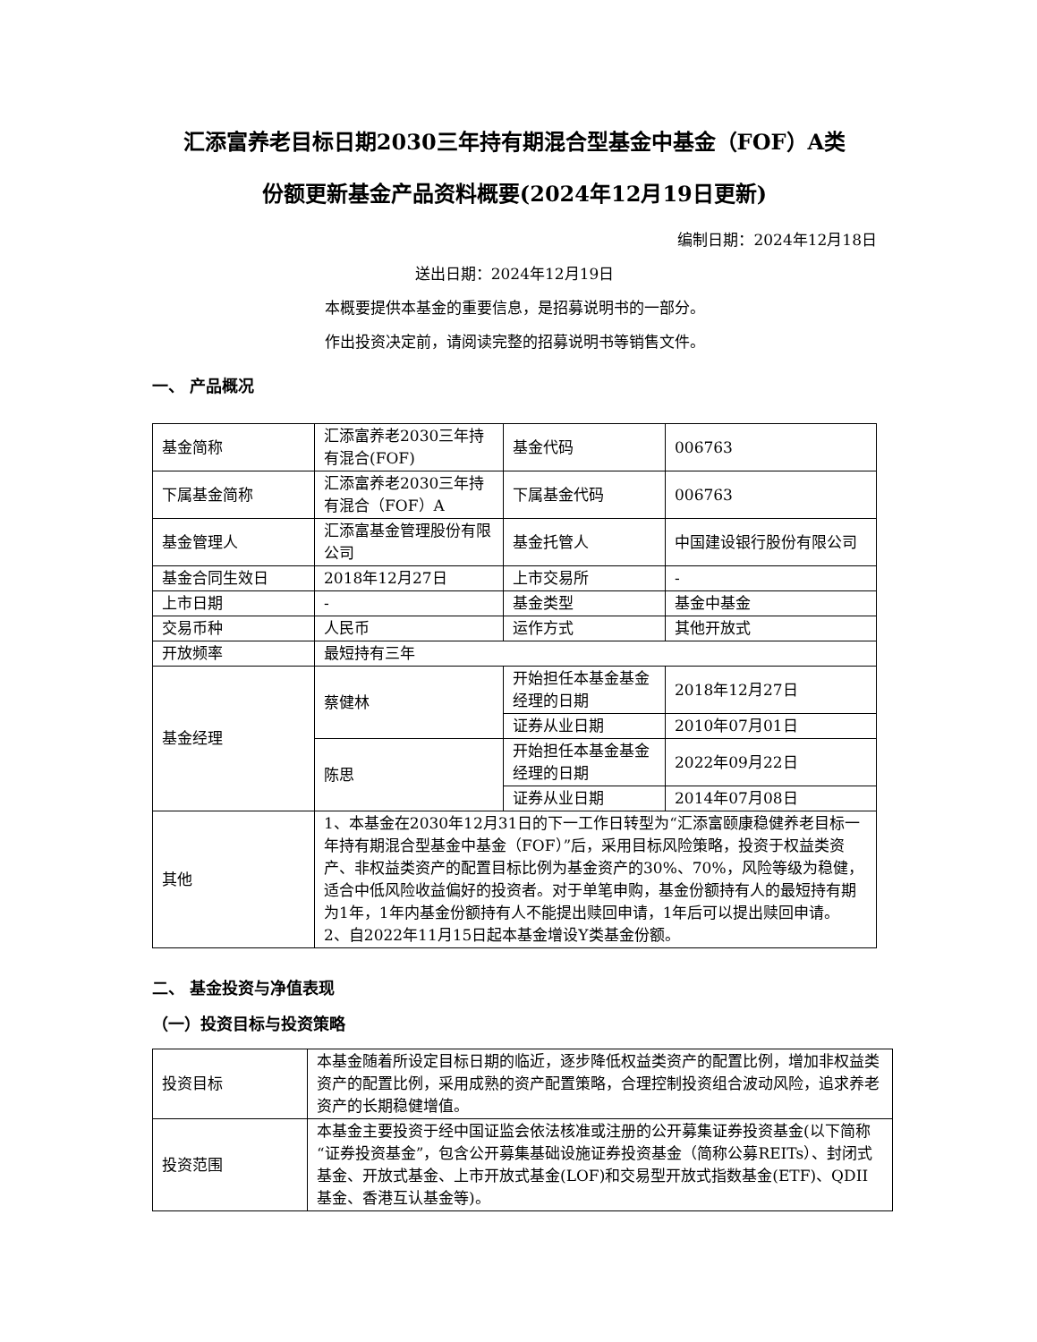汇添富养老目标日期2030三年持有期混合型基金中基金（FOF）A类
份额更新基金产品资料概要(2024年12月19日更新)
编制日期：2024年12月18日
送出日期：2024年12月19日
本概要提供本基金的重要信息，是招募说明书的一部分。
作出投资决定前，请阅读完整的招募说明书等销售文件。
一、 产品概况
| 基金简称 | 汇添富养老2030三年持有混合(FOF) | 基金代码 | 006763 |
| 下属基金简称 | 汇添富养老2030三年持有混合（FOF）A | 下属基金代码 | 006763 |
| 基金管理人 | 汇添富基金管理股份有限公司 | 基金托管人 | 中国建设银行股份有限公司 |
| 基金合同生效日 | 2018年12月27日 | 上市交易所 | - |
| 上市日期 | - | 基金类型 | 基金中基金 |
| 交易币种 | 人民币 | 运作方式 | 其他开放式 |
| 开放频率 | 最短持有三年 | | |
| 基金经理 | 蔡健林 | 开始担任本基金基金经理的日期 | 2018年12月27日 |
| | | 证券从业日期 | 2010年07月01日 |
| | 陈思 | 开始担任本基金基金经理的日期 | 2022年09月22日 |
| | | 证券从业日期 | 2014年07月08日 |
| 其他 | 1、本基金在2030年12月31日的下一工作日转型为“汇添富颐康稳健养老目标一年持有期混合型基金中基金（FOF）”后，采用目标风险策略，投资于权益类资产、非权益类资产的配置目标比例为基金资产的30%、70%，风险等级为稳健，适合中低风险收益偏好的投资者。对于单笔申购，基金份额持有人的最短持有期为1年，1年内基金份额持有人不能提出赎回申请，1年后可以提出赎回申请。 2、自2022年11月15日起本基金增设Y类基金份额。 | | |
二、 基金投资与净值表现
（一）投资目标与投资策略
| 投资目标 | 本基金随着所设定目标日期的临近，逐步降低权益类资产的配置比例，增加非权益类资产的配置比例，采用成熟的资产配置策略，合理控制投资组合波动风险，追求养老资产的长期稳健增值。 |
| 投资范围 | 本基金主要投资于经中国证监会依法核准或注册的公开募集证券投资基金(以下简称“证券投资基金”，包含公开募集基础设施证券投资基金（简称公募REITs）、封闭式基金、开放式基金、上市开放式基金(LOF)和交易型开放式指数基金(ETF)、QDII基金、香港互认基金等)。 |